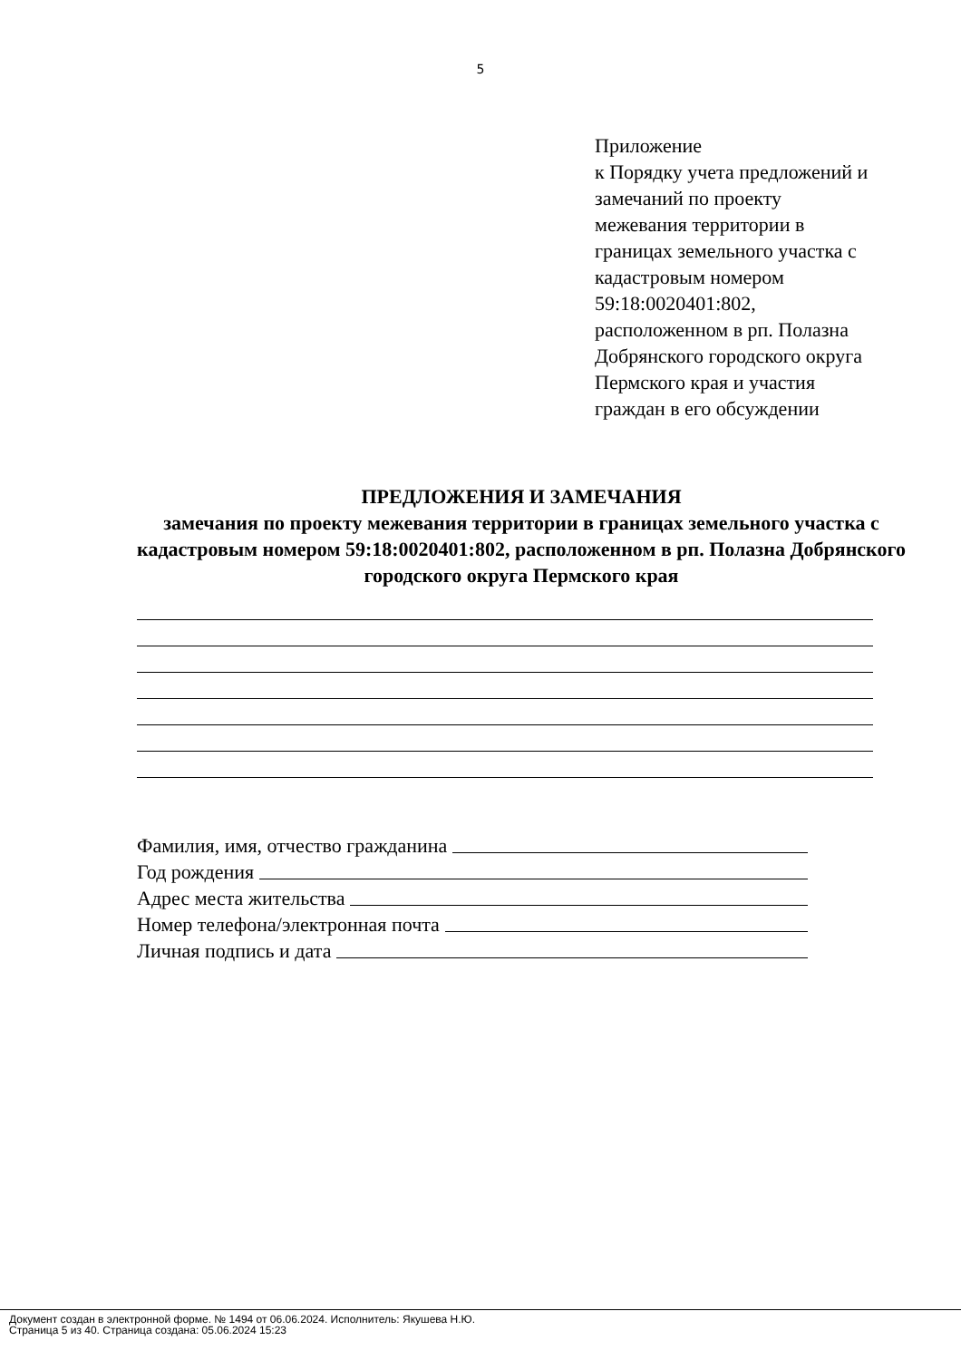5
Приложение
к Порядку учета предложений и
замечаний по проекту
межевания территории в
границах земельного участка с
кадастровым номером
59:18:0020401:802,
расположенном в рп. Полазна
Добрянского городского округа
Пермского края и участия
граждан в его обсуждении
ПРЕДЛОЖЕНИЯ И ЗАМЕЧАНИЯ
замечания по проекту межевания территории в границах земельного участка с кадастровым номером 59:18:0020401:802, расположенном в рп. Полазна Добрянского городского округа Пермского края
Фамилия, имя, отчество гражданина
Год рождения
Адрес места жительства
Номер телефона/электронная почта
Личная подпись и дата
Документ создан в электронной форме. № 1494 от 06.06.2024. Исполнитель: Якушева Н.Ю.
Страница 5 из 40. Страница создана: 05.06.2024 15:23